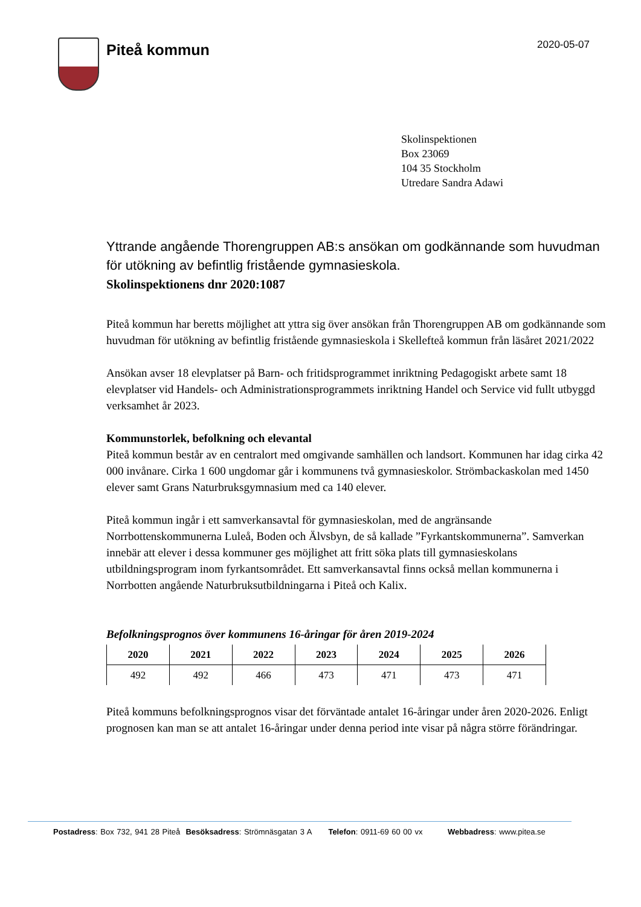Piteå kommun
2020-05-07
Skolinspektionen
Box 23069
104 35 Stockholm
Utredare Sandra Adawi
Yttrande angående Thorengruppen AB:s ansökan om godkännande som huvudman för utökning av befintlig fristående gymnasieskola.
Skolinspektionens dnr 2020:1087
Piteå kommun har beretts möjlighet att yttra sig över ansökan från Thorengruppen AB om godkännande som huvudman för utökning av befintlig fristående gymnasieskola i Skellefteå kommun från läsåret 2021/2022
Ansökan avser 18 elevplatser på Barn- och fritidsprogrammet inriktning Pedagogiskt arbete samt 18 elevplatser vid Handels- och Administrationsprogrammets inriktning Handel och Service vid fullt utbyggd verksamhet år 2023.
Kommunstorlek, befolkning och elevantal
Piteå kommun består av en centralort med omgivande samhällen och landsort. Kommunen har idag cirka 42 000 invånare. Cirka 1 600 ungdomar går i kommunens två gymnasieskolor. Strömbackaskolan med 1450 elever samt Grans Naturbruksgymnasium med ca 140 elever.
Piteå kommun ingår i ett samverkansavtal för gymnasieskolan, med de angränsande Norrbottenskommunerna Luleå, Boden och Älvsbyn, de så kallade ”Fyrkantskommunerna”. Samverkan innebär att elever i dessa kommuner ges möjlighet att fritt söka plats till gymnasieskolans utbildningsprogram inom fyrkantsområdet. Ett samverkansavtal finns också mellan kommunerna i Norrbotten angående Naturbruksutbildningarna i Piteå och Kalix.
Befolkningsprognos över kommunens 16-åringar för åren 2019-2024
| 2020 | 2021 | 2022 | 2023 | 2024 | 2025 | 2026 |
| --- | --- | --- | --- | --- | --- | --- |
| 492 | 492 | 466 | 473 | 471 | 473 | 471 |
Piteå kommuns befolkningsprognos visar det förväntade antalet 16-åringar under åren 2020-2026. Enligt prognosen kan man se att antalet 16-åringar under denna period inte visar på några större förändringar.
Postadress: Box 732, 941 28 Piteå Besöksadress: Strömnäsgatan 3 A Telefon: 0911-69 60 00 vx Webbadress: www.pitea.se